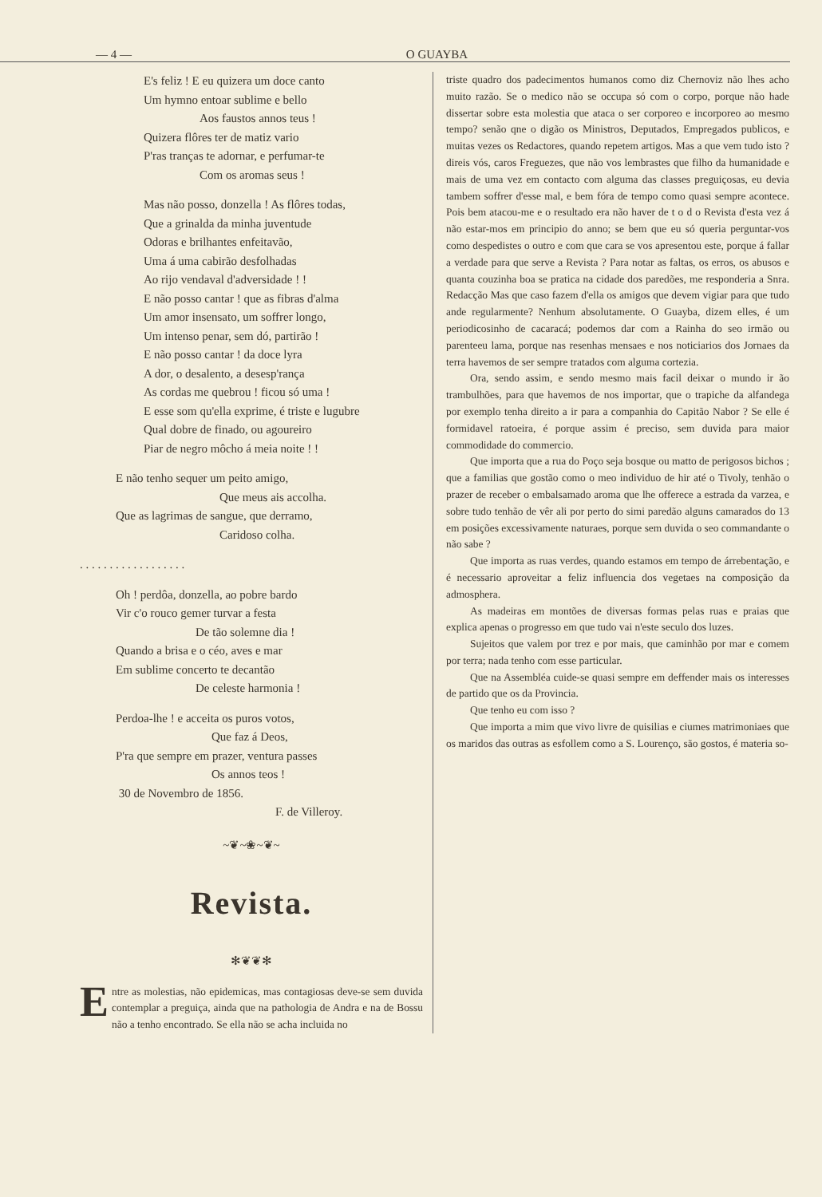— 4 — O GUAYBA
E's feliz ! E eu quizera um doce canto
Um hymno entoar sublime e bello
Aos faustos annos teus !
Quizera flôres ter de matiz vario
P'ras tranças te adornar, e perfumar-te
Com os aromas seus !
Mas não posso, donzella ! As flôres todas,
Que a grinalda da minha juventude
Odoras e brilhantes enfeitavão,
Uma á uma cabirão desfolhadas
Ao rijo vendaval d'adversidade ! !
E não posso cantar ! que as fibras d'alma
Um amor insensato, um soffrer longo,
Um intenso penar, sem dó, partirão !
E não posso cantar ! da doce lyra
A dor, o desalento, a desesp'rança
As cordas me quebrou ! ficou só uma !
E esse som qu'ella exprime, é triste e lugubre
Qual dobre de finado, ou agoureiro
Piar de negro môcho á meia noite ! !
E não tenho sequer um peito amigo,
Que meus ais accolha.
Que as lagrimas de sangue, que derramo,
Caridoso colha.
. . . . . . . . . . . . . . . . . .
Oh ! perdôa, donzella, ao pobre bardo
Vir c'o rouco gemer turvar a festa
De tão solemne dia !
Quando a brisa e o céo, aves e mar
Em sublime concerto te decantão
De celeste harmonia !
Perdoa-lhe ! e acceita os puros votos,
Que faz á Deos,
P'ra que sempre em prazer, ventura passes
Os annos teos !
30 de Novembro de 1856.
F. de Villeroy.
~❦~❀~❦~
Revista.
✻❦❦✻
Entre as molestias, não epidemicas, mas contagiosas deve-se sem duvida contemplar a preguiça, ainda que na pathologia de Andra e na de Bossu não a tenho encontrado. Se ella não se acha incluida no
triste quadro dos padecimentos humanos como diz Chernoviz não lhes acho muito razão. Se o medico não se occupa só com o corpo, porque não hade dissertar sobre esta molestia que ataca o ser corporeo e incorporeo ao mesmo tempo? senão qne o digão os Ministros, Deputados, Empregados publicos, e muitas vezes os Redactores, quando repetem artigos. Mas a que vem tudo isto ? direis vós, caros Freguezes, que não vos lembrastes que filho da humanidade e mais de uma vez em contacto com alguma das classes preguiçosas, eu devia tambem soffrer d'esse mal, e bem fóra de tempo como quasi sempre acontece. Pois bem atacou-me e o resultado era não haver de t o d o Revista d'esta vez á não estar-mos em principio do anno; se bem que eu só queria perguntar-vos como despedistes o outro e com que cara se vos apresentou este, porque á fallar a verdade para que serve a Revista ? Para notar as faltas, os erros, os abusos e quanta couzinha boa se pratica na cidade dos paredões, me responderia a Snra. Redacção Mas que caso fazem d'ella os amigos que devem vigiar para que tudo ande regularmente? Nenhum absolutamente. O Guayba, dizem elles, é um periodicosinho de cacaracá; podemos dar com a Rainha do seo irmão ou parenteeu lama, porque nas resenhas mensaes e nos noticiarios dos Jornaes da terra havemos de ser sempre tratados com alguma cortezia.
Ora, sendo assim, e sendo mesmo mais facil deixar o mundo ir ão trambulhões, para que havemos de nos importar, que o trapiche da alfandega por exemplo tenha direito a ir para a companhia do Capitão Nabor ? Se elle é formidavel ratoeira, é porque assim é preciso, sem duvida para maior commodidade do commercio.
Que importa que a rua do Poço seja bosque ou matto de perigosos bichos ; que a familias que gostão como o meo individuo de hir até o Tivoly, tenhão o prazer de receber o embalsamado aroma que lhe offerece a estrada da varzea, e sobre tudo tenhão de vêr ali por perto do simi paredão alguns camarados do 13 em posições excessivamente naturaes, porque sem duvida o seo commandante o não sabe ?
Que importa as ruas verdes, quando estamos em tempo de árrebentação, e é necessario aproveitar a feliz influencia dos vegetaes na composição da admosphera.
As madeiras em montões de diversas formas pelas ruas e praias que explica apenas o progresso em que tudo vai n'este seculo dos luzes.
Sujeitos que valem por trez e por mais, que caminhão por mar e comem por terra; nada tenho com esse particular.
Que na Assembléa cuide-se quasi sempre em deffender mais os interesses de partido que os da Provincia.
Que tenho eu com isso ?
Que importa a mim que vivo livre de quisilias e ciumes matrimoniaes que os maridos das outras as esfollem como a S. Lourenço, são gostos, é materia so-